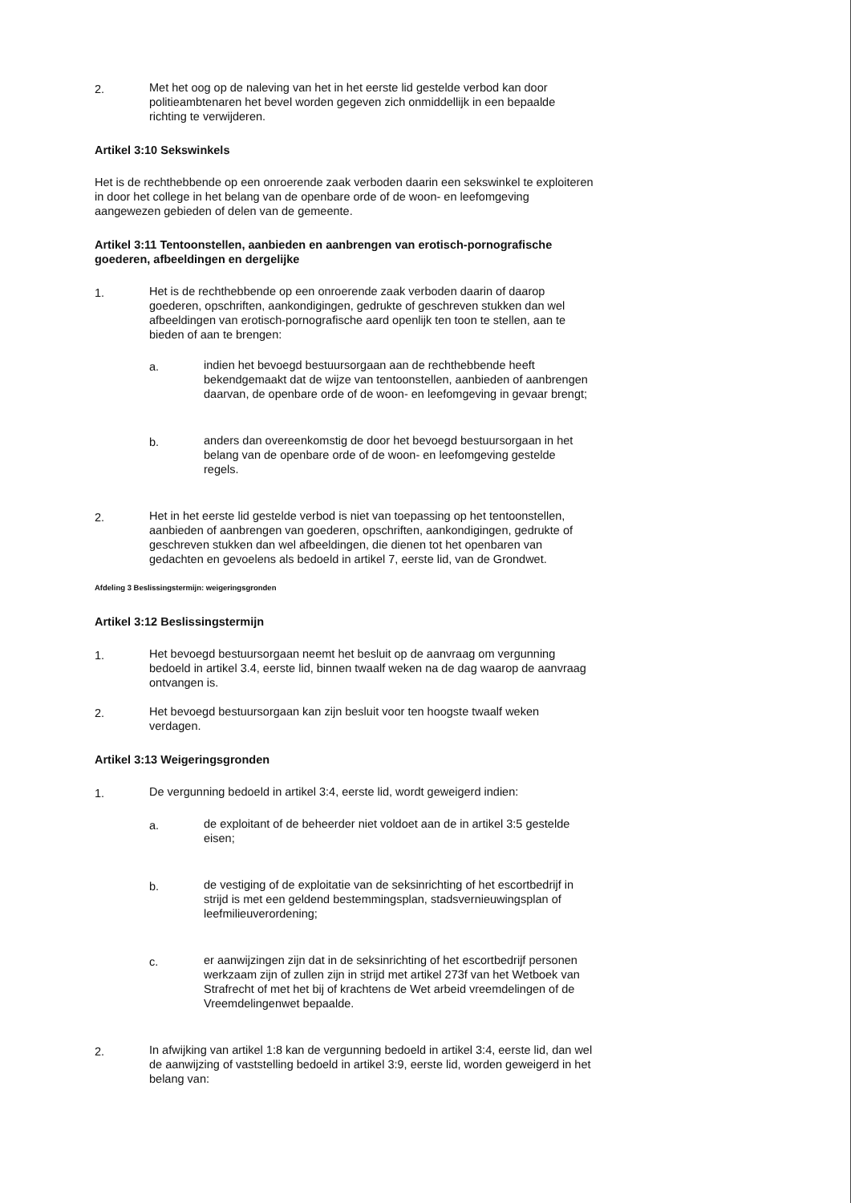2. Met het oog op de naleving van het in het eerste lid gestelde verbod kan door politieambtenaren het bevel worden gegeven zich onmiddellijk in een bepaalde richting te verwijderen.
Artikel 3:10 Sekswinkels
Het is de rechthebbende op een onroerende zaak verboden daarin een sekswinkel te exploiteren in door het college in het belang van de openbare orde of de woon- en leefomgeving aangewezen gebieden of delen van de gemeente.
Artikel 3:11 Tentoonstellen, aanbieden en aanbrengen van erotisch-pornografische goederen, afbeeldingen en dergelijke
1. Het is de rechthebbende op een onroerende zaak verboden daarin of daarop goederen, opschriften, aankondigingen, gedrukte of geschreven stukken dan wel afbeeldingen van erotisch-pornografische aard openlijk ten toon te stellen, aan te bieden of aan te brengen:
a. indien het bevoegd bestuursorgaan aan de rechthebbende heeft bekendgemaakt dat de wijze van tentoonstellen, aanbieden of aanbrengen daarvan, de openbare orde of de woon- en leefomgeving in gevaar brengt;
b. anders dan overeenkomstig de door het bevoegd bestuursorgaan in het belang van de openbare orde of de woon- en leefomgeving gestelde regels.
2. Het in het eerste lid gestelde verbod is niet van toepassing op het tentoonstellen, aanbieden of aanbrengen van goederen, opschriften, aankondigingen, gedrukte of geschreven stukken dan wel afbeeldingen, die dienen tot het openbaren van gedachten en gevoelens als bedoeld in artikel 7, eerste lid, van de Grondwet.
Afdeling 3 Beslissingstermijn: weigeringsgronden
Artikel 3:12 Beslissingstermijn
1. Het bevoegd bestuursorgaan neemt het besluit op de aanvraag om vergunning bedoeld in artikel 3.4, eerste lid, binnen twaalf weken na de dag waarop de aanvraag ontvangen is.
2. Het bevoegd bestuursorgaan kan zijn besluit voor ten hoogste twaalf weken verdagen.
Artikel 3:13 Weigeringsgronden
1. De vergunning bedoeld in artikel 3:4, eerste lid, wordt geweigerd indien:
a. de exploitant of de beheerder niet voldoet aan de in artikel 3:5 gestelde eisen;
b. de vestiging of de exploitatie van de seksinrichting of het escortbedrijf in strijd is met een geldend bestemmingsplan, stadsvernieuwingsplan of leefmilieuverordening;
c. er aanwijzingen zijn dat in de seksinrichting of het escortbedrijf personen werkzaam zijn of zullen zijn in strijd met artikel 273f van het Wetboek van Strafrecht of met het bij of krachtens de Wet arbeid vreemdelingen of de Vreemdelingenwet bepaalde.
2. In afwijking van artikel 1:8 kan de vergunning bedoeld in artikel 3:4, eerste lid, dan wel de aanwijzing of vaststelling bedoeld in artikel 3:9, eerste lid, worden geweigerd in het belang van: